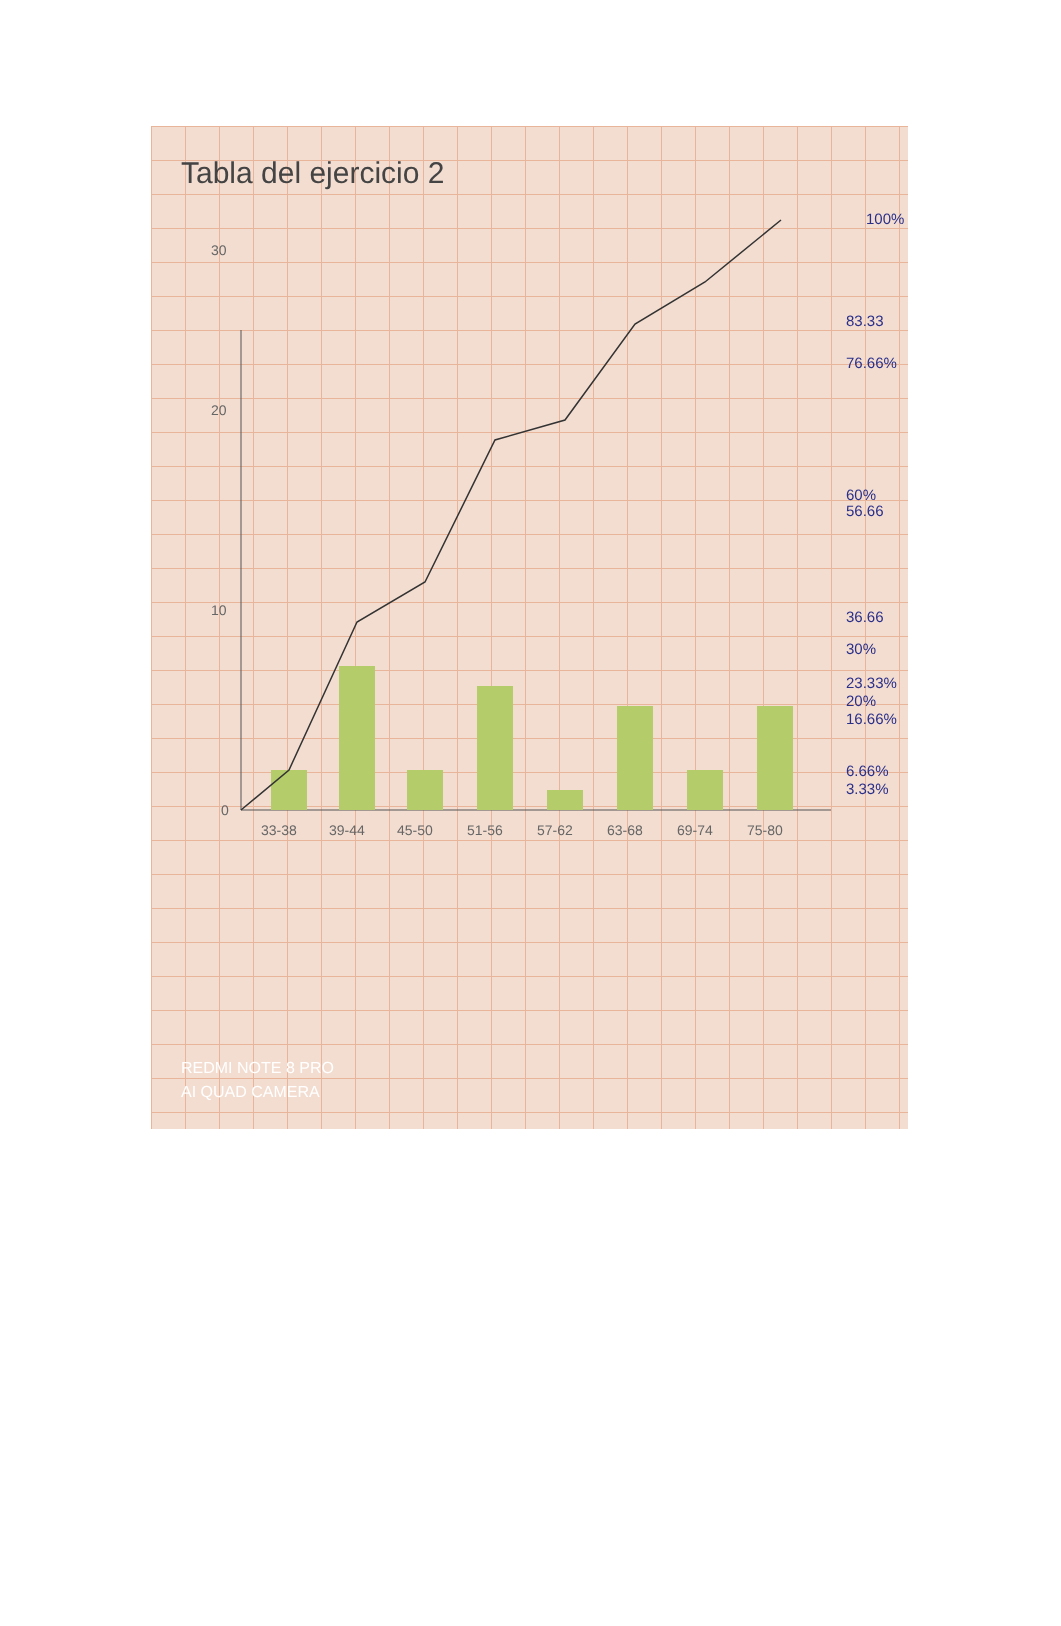Tabla del ejercicio 2
0
10
20
30
33-38
39-44
45-50
51-56
57-62
63-68
69-74
75-80
100%
83.33
76.66%
60%
56.66
36.66
30%
23.33%
20%
16.66%
6.66%
3.33%
REDMI NOTE 8 PRO
AI QUAD CAMERA